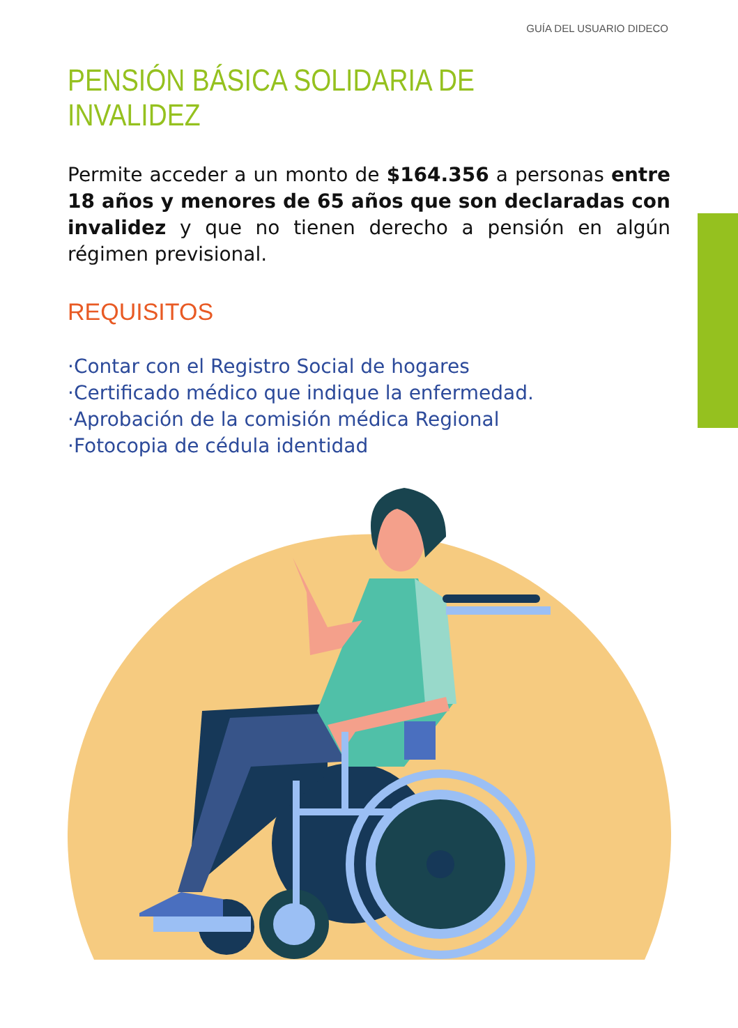GUÍA DEL USUARIO DIDECO
PENSIÓN BÁSICA SOLIDARIA DE INVALIDEZ
Permite acceder a un monto de $164.356 a personas entre 18 años y menores de 65 años que son declaradas con invalidez y que no tienen derecho a pensión en algún régimen previsional.
REQUISITOS
·Contar con el Registro Social de hogares
·Certificado médico que indique la enfermedad.
·Aprobación de la comisión médica Regional
·Fotocopia de cédula identidad